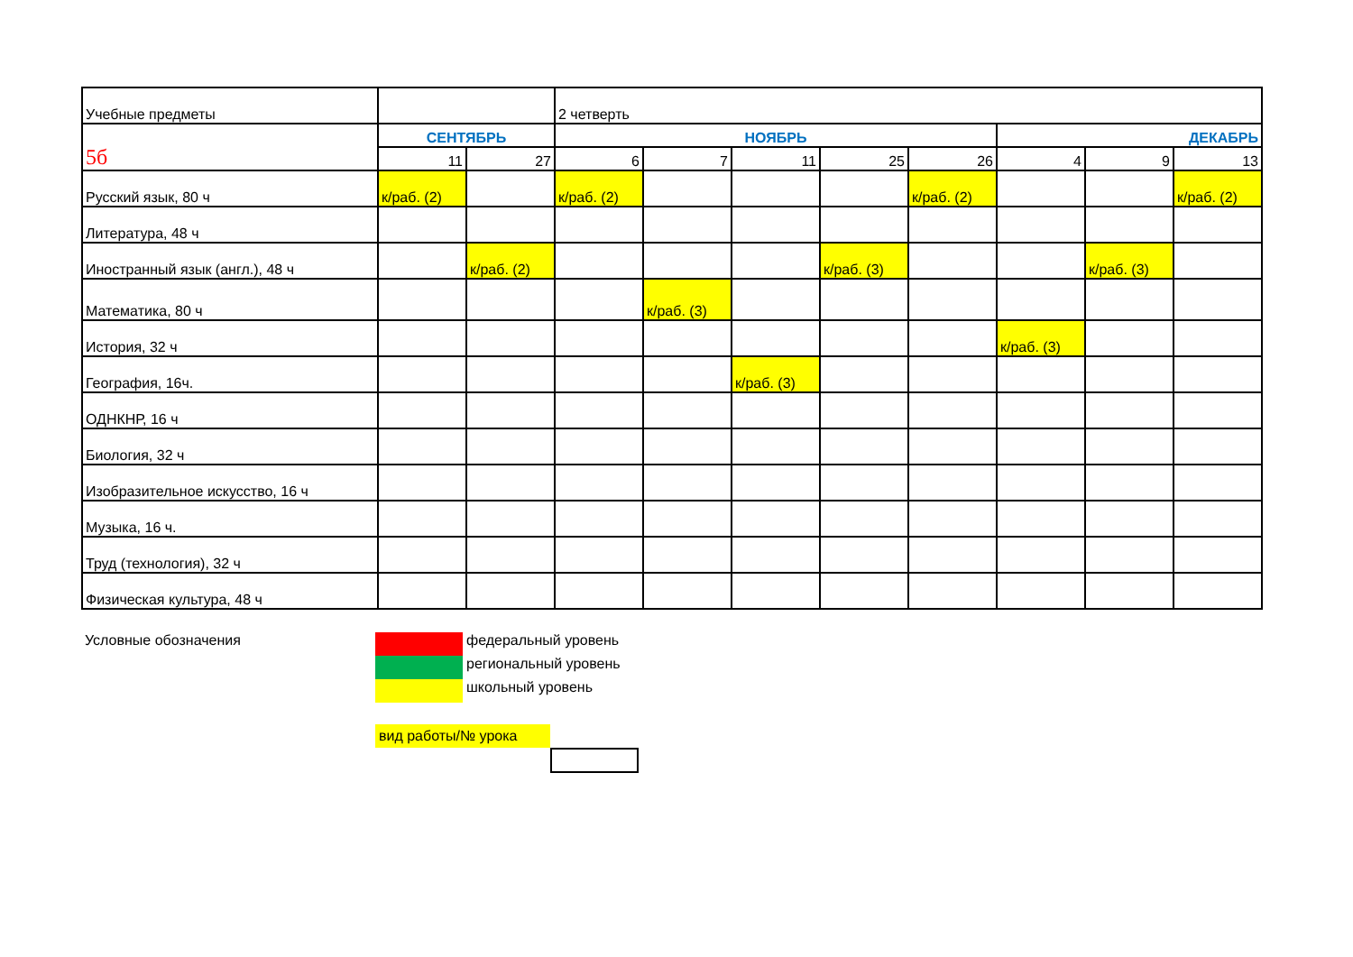| Учебные предметы | | | 2 четверть | | | | | | | |
| --- | --- | --- | --- | --- | --- | --- | --- | --- | --- | --- |
| 5б | СЕНТЯБРЬ | | НОЯБРЬ | | | | | ДЕКАБРЬ | | |
| | 11 | 27 | 6 | 7 | 11 | 25 | 26 | 4 | 9 | 13 |
| Русский язык, 80 ч | к/раб. (2) | | к/раб. (2) | | | | к/раб. (2) | | | к/раб. (2) |
| Литература, 48 ч | | | | | | | | | | |
| Иностранный язык (англ.), 48 ч | | к/раб. (2) | | | | к/раб. (3) | | | к/раб. (3) | |
| Математика, 80 ч | | | | к/раб. (3) | | | | | | |
| История, 32 ч | | | | | | | | к/раб. (3) | | |
| География, 16ч. | | | | | к/раб. (3) | | | | | |
| ОДНКНР, 16 ч | | | | | | | | | | |
| Биология, 32 ч | | | | | | | | | | |
| Изобразительное искусство, 16 ч | | | | | | | | | | |
| Музыка, 16 ч. | | | | | | | | | | |
| Труд (технология), 32 ч | | | | | | | | | | |
| Физическая культура, 48 ч | | | | | | | | | | |
Условные обозначения
федеральный уровень
региональный уровень
школьный уровень
вид работы/№ урока